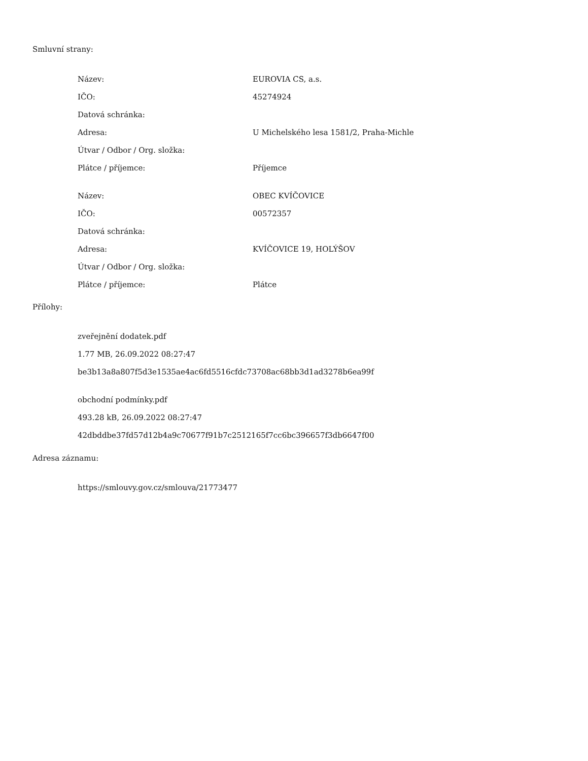Smluvní strany:
| Název: | EUROVIA CS, a.s. |
| IČO: | 45274924 |
| Datová schránka: | |
| Adresa: | U Michelského lesa 1581/2, Praha-Michle |
| Útvar / Odbor / Org. složka: | |
| Plátce / příjemce: | Příjemce |
| Název: | OBEC KVÍČOVICE |
| IČO: | 00572357 |
| Datová schránka: | |
| Adresa: | KVÍČOVICE 19, HOLÝŠOV |
| Útvar / Odbor / Org. složka: | |
| Plátce / příjemce: | Plátce |
Přílohy:
zveřejnění dodatek.pdf
1.77 MB, 26.09.2022 08:27:47
be3b13a8a807f5d3e1535ae4ac6fd5516cfdc73708ac68bb3d1ad3278b6ea99f
obchodní podmínky.pdf
493.28 kB, 26.09.2022 08:27:47
42dbddbe37fd57d12b4a9c70677f91b7c2512165f7cc6bc396657f3db6647f00
Adresa záznamu:
https://smlouvy.gov.cz/smlouva/21773477